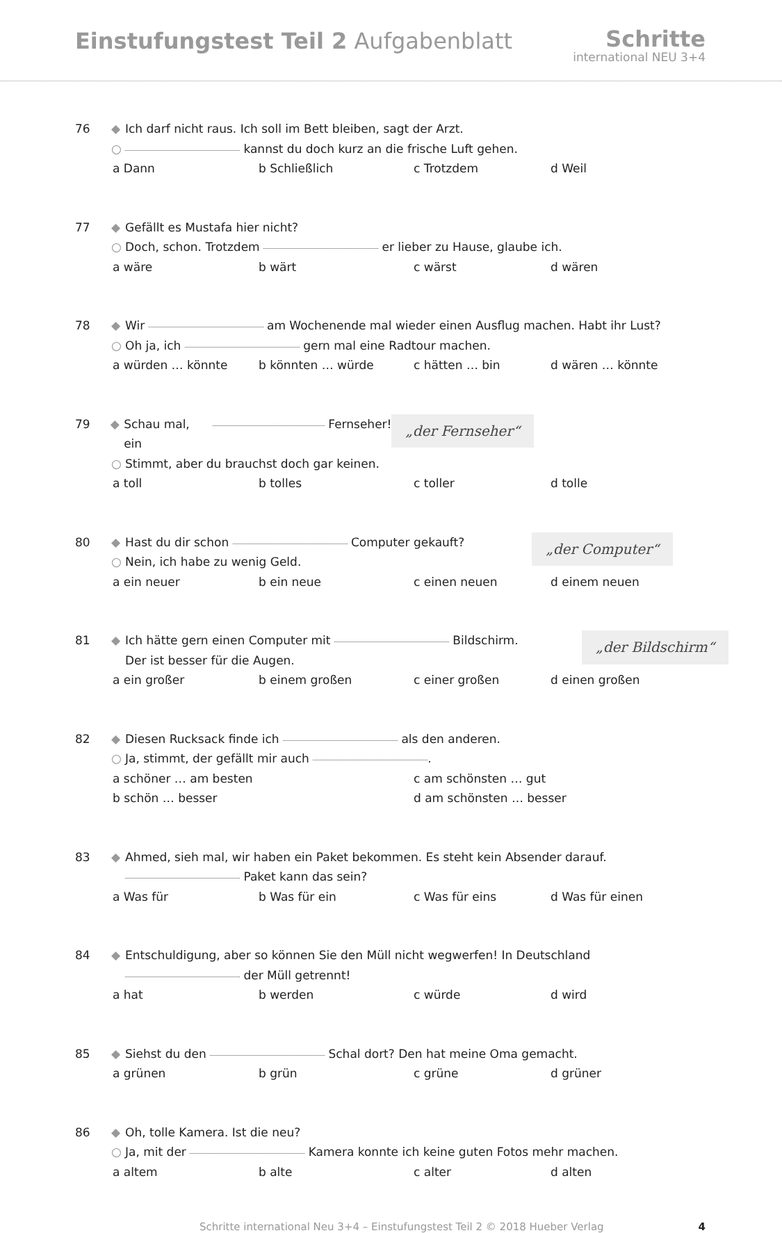Einstufungstest Teil 2 Aufgabenblatt
Schritte
international NEU 3+4
76 ◆ Ich darf nicht raus. Ich soll im Bett bleiben, sagt der Arzt.
○ kannst du doch kurz an die frische Luft gehen.
a Dann b Schließlich c Trotzdem d Weil
77 ◆ Gefällt es Mustafa hier nicht?
○ Doch, schon. Trotzdem er lieber zu Hause, glaube ich.
a wäre b wärt c wärst d wären
78 ◆ Wir am Wochenende mal wieder einen Ausflug machen. Habt ihr Lust?
○ Oh ja, ich gern mal eine Radtour machen.
a würden … könnte b könnten … würde c hätten … bin d wären … könnte
„der Fernseher“
79 ◆ Schau mal, ein Fernseher!
○ Stimmt, aber du brauchst doch gar keinen.
a toll b tolles c toller d tolle
„der Computer“
80 ◆ Hast du dir schon Computer gekauft?
○ Nein, ich habe zu wenig Geld.
a ein neuer b ein neue c einen neuen d einem neuen
„der Bildschirm“
81 ◆ Ich hätte gern einen Computer mit Bildschirm.
Der ist besser für die Augen.
a ein großer b einem großen c einer großen d einen großen
82 ◆ Diesen Rucksack finde ich als den anderen.
○ Ja, stimmt, der gefällt mir auch .
a schöner … am besten c am schönsten … gut
b schön … besser d am schönsten … besser
83 ◆ Ahmed, sieh mal, wir haben ein Paket bekommen. Es steht kein Absender darauf.
Paket kann das sein?
a Was für b Was für ein c Was für eins d Was für einen
84 ◆ Entschuldigung, aber so können Sie den Müll nicht wegwerfen! In Deutschland
der Müll getrennt!
a hat b werden c würde d wird
85 ◆ Siehst du den Schal dort? Den hat meine Oma gemacht.
a grünen b grün c grüne d grüner
86 ◆ Oh, tolle Kamera. Ist die neu?
○ Ja, mit der Kamera konnte ich keine guten Fotos mehr machen.
a altem b alte c alter d alten
Schritte international Neu 3+4 – Einstufungstest Teil 2 © 2018 Hueber Verlag 4